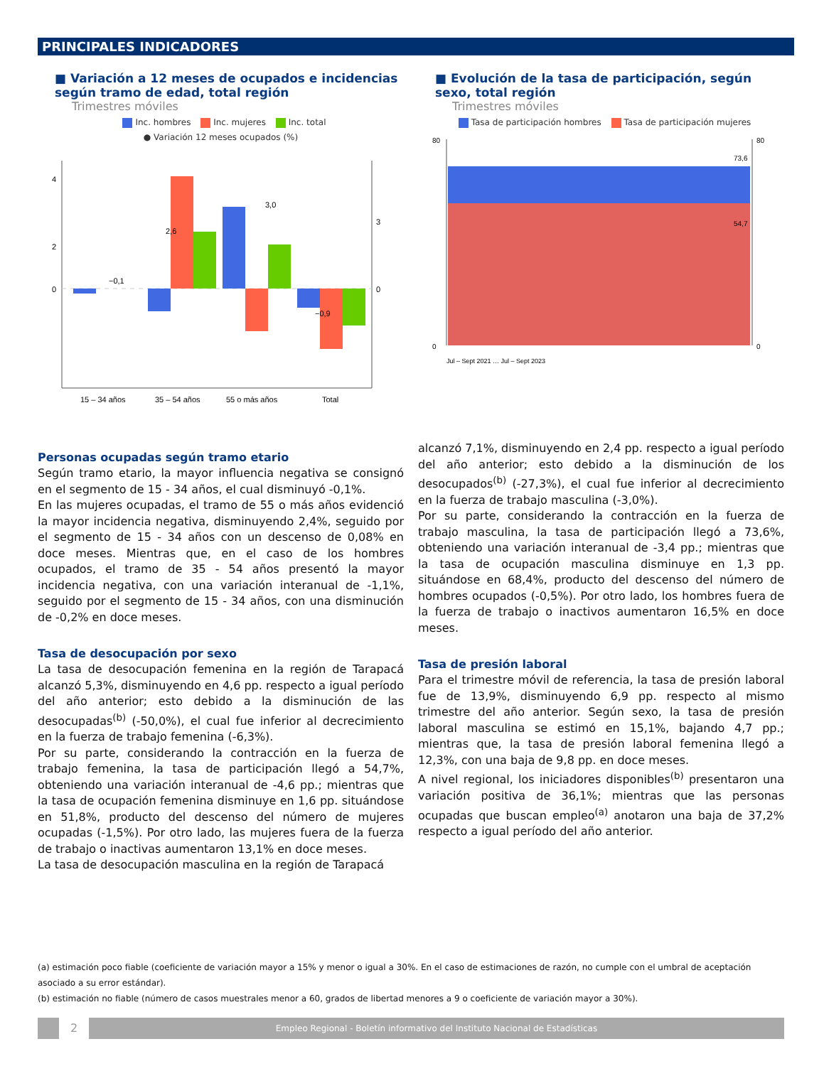PRINCIPALES INDICADORES
■ Variación a 12 meses de ocupados e incidencias según tramo de edad, total región
Trimestres móviles
Inc. hombres Inc. mujeres Inc. total
● Variación 12 meses ocupados (%)
4
2
0
0
3
15 – 34 años
35 – 54 años
55 o más años
Total
−0,1
2,6
3,0
−0,9
■ Evolución de la tasa de participación, según sexo, total región
Trimestres móviles
Tasa de participación hombres Tasa de participación mujeres
80
0
80
0
73,6
54,7
Jul – Sept 2021 … Jul – Sept 2023
Personas ocupadas según tramo etario
Según tramo etario, la mayor influencia negativa se consignó en el segmento de 15 - 34 años, el cual disminuyó -0,1%.
En las mujeres ocupadas, el tramo de 55 o más años evidenció la mayor incidencia negativa, disminuyendo 2,4%, seguido por el segmento de 15 - 34 años con un descenso de 0,08% en doce meses. Mientras que, en el caso de los hombres ocupados, el tramo de 35 - 54 años presentó la mayor incidencia negativa, con una variación interanual de -1,1%, seguido por el segmento de 15 - 34 años, con una disminución de -0,2% en doce meses.
Tasa de desocupación por sexo
La tasa de desocupación femenina en la región de Tarapacá alcanzó 5,3%, disminuyendo en 4,6 pp. respecto a igual período del año anterior; esto debido a la disminución de las desocupadas<sup>(b)</sup> (-50,0%), el cual fue inferior al decrecimiento en la fuerza de trabajo femenina (-6,3%).
Por su parte, considerando la contracción en la fuerza de trabajo femenina, la tasa de participación llegó a 54,7%, obteniendo una variación interanual de -4,6 pp.; mientras que la tasa de ocupación femenina disminuye en 1,6 pp. situándose en 51,8%, producto del descenso del número de mujeres ocupadas (-1,5%). Por otro lado, las mujeres fuera de la fuerza de trabajo o inactivas aumentaron 13,1% en doce meses.
La tasa de desocupación masculina en la región de Tarapacá
alcanzó 7,1%, disminuyendo en 2,4 pp. respecto a igual período del año anterior; esto debido a la disminución de los desocupados<sup>(b)</sup> (-27,3%), el cual fue inferior al decrecimiento en la fuerza de trabajo masculina (-3,0%).
Por su parte, considerando la contracción en la fuerza de trabajo masculina, la tasa de participación llegó a 73,6%, obteniendo una variación interanual de -3,4 pp.; mientras que la tasa de ocupación masculina disminuye en 1,3 pp. situándose en 68,4%, producto del descenso del número de hombres ocupados (-0,5%). Por otro lado, los hombres fuera de la fuerza de trabajo o inactivos aumentaron 16,5% en doce meses.
Tasa de presión laboral
Para el trimestre móvil de referencia, la tasa de presión laboral fue de 13,9%, disminuyendo 6,9 pp. respecto al mismo trimestre del año anterior. Según sexo, la tasa de presión laboral masculina se estimó en 15,1%, bajando 4,7 pp.; mientras que, la tasa de presión laboral femenina llegó a 12,3%, con una baja de 9,8 pp. en doce meses.
A nivel regional, los iniciadores disponibles<sup>(b)</sup> presentaron una variación positiva de 36,1%; mientras que las personas ocupadas que buscan empleo<sup>(a)</sup> anotaron una baja de 37,2% respecto a igual período del año anterior.
(a) estimación poco fiable (coeficiente de variación mayor a 15% y menor o igual a 30%. En el caso de estimaciones de razón, no cumple con el umbral de aceptación asociado a su error estándar).
(b) estimación no fiable (número de casos muestrales menor a 60, grados de libertad menores a 9 o coeficiente de variación mayor a 30%).
2
Empleo Regional - Boletín informativo del Instituto Nacional de Estadísticas